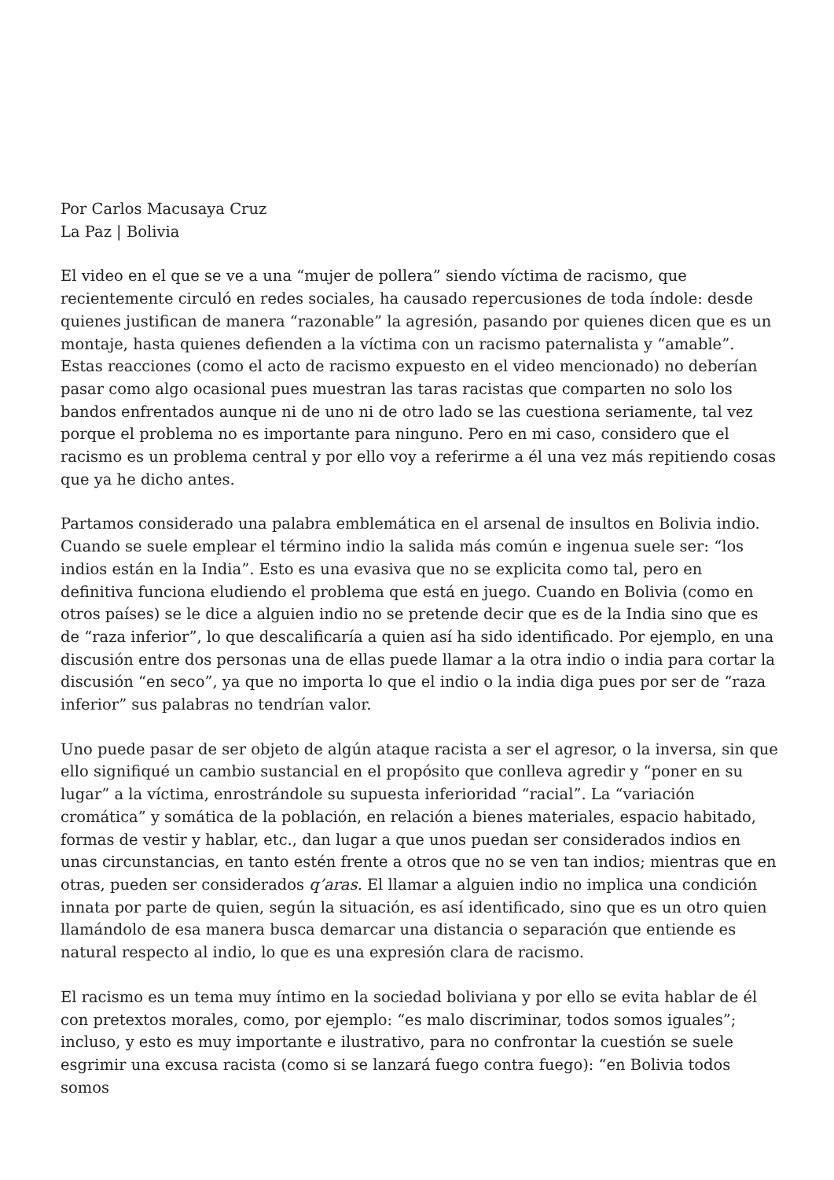Por Carlos Macusaya Cruz
La Paz | Bolivia
El video en el que se ve a una “mujer de pollera” siendo víctima de racismo, que recientemente circuló en redes sociales, ha causado repercusiones de toda índole: desde quienes justifican de manera “razonable” la agresión, pasando por quienes dicen que es un montaje, hasta quienes defienden a la víctima con un racismo paternalista y “amable”. Estas reacciones (como el acto de racismo expuesto en el video mencionado) no deberían pasar como algo ocasional pues muestran las taras racistas que comparten no solo los bandos enfrentados aunque ni de uno ni de otro lado se las cuestiona seriamente, tal vez porque el problema no es importante para ninguno. Pero en mi caso, considero que el racismo es un problema central y por ello voy a referirme a él una vez más repitiendo cosas que ya he dicho antes.
Partamos considerado una palabra emblemática en el arsenal de insultos en Bolivia indio. Cuando se suele emplear el término indio la salida más común e ingenua suele ser: “los indios están en la India”. Esto es una evasiva que no se explicita como tal, pero en definitiva funciona eludiendo el problema que está en juego. Cuando en Bolivia (como en otros países) se le dice a alguien indio no se pretende decir que es de la India sino que es de “raza inferior”, lo que descalificaría a quien así ha sido identificado. Por ejemplo, en una discusión entre dos personas una de ellas puede llamar a la otra indio o india para cortar la discusión “en seco”, ya que no importa lo que el indio o la india diga pues por ser de “raza inferior” sus palabras no tendrían valor.
Uno puede pasar de ser objeto de algún ataque racista a ser el agresor, o la inversa, sin que ello signifiqué un cambio sustancial en el propósito que conlleva agredir y “poner en su lugar” a la víctima, enrostrándole su supuesta inferioridad “racial”. La “variación cromática” y somática de la población, en relación a bienes materiales, espacio habitado, formas de vestir y hablar, etc., dan lugar a que unos puedan ser considerados indios en unas circunstancias, en tanto estén frente a otros que no se ven tan indios; mientras que en otras, pueden ser considerados q’aras. El llamar a alguien indio no implica una condición innata por parte de quien, según la situación, es así identificado, sino que es un otro quien llamándolo de esa manera busca demarcar una distancia o separación que entiende es natural respecto al indio, lo que es una expresión clara de racismo.
El racismo es un tema muy íntimo en la sociedad boliviana y por ello se evita hablar de él con pretextos morales, como, por ejemplo: “es malo discriminar, todos somos iguales”; incluso, y esto es muy importante e ilustrativo, para no confrontar la cuestión se suele esgrimir una excusa racista (como si se lanzará fuego contra fuego): “en Bolivia todos somos